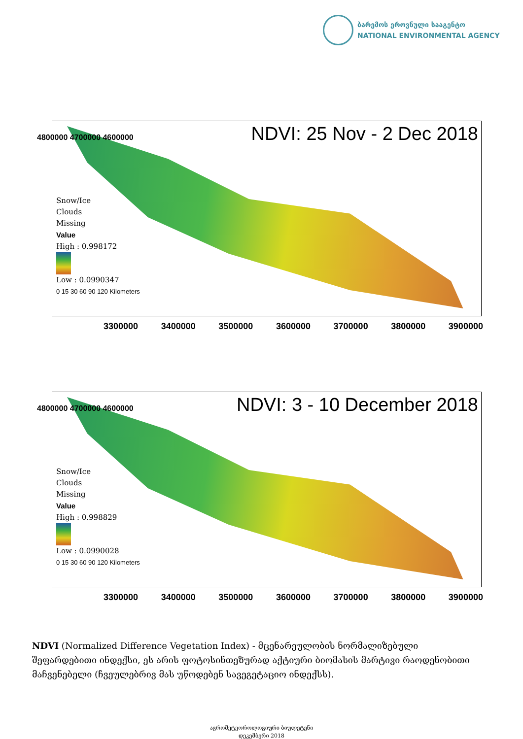ბარემოს ეროვნული სააგენტო
NATIONAL ENVIRONMENTAL AGENCY
NDVI: 25 Nov - 2 Dec 2018
Snow/Ice
Clouds
Missing
Value
High : 0.998172
Low : 0.0990347
0 15 30 60 90 120 Kilometers
3300000 3400000 3500000 3600000 3700000 3800000 3900000
4800000 4700000 4600000
NDVI: 3 - 10 December 2018
Snow/Ice
Clouds
Missing
Value
High : 0.998829
Low : 0.0990028
0 15 30 60 90 120 Kilometers
3300000 3400000 3500000 3600000 3700000 3800000 3900000
4800000 4700000 4600000
NDVI (Normalized Difference Vegetation Index) - მცენარეულობის ნორმალიზებული შეფარდებითი ინდექსი, ეს არის ფოტოსინთეზურად აქტიური ბიომასის მარტივი რაოდენობითი მაჩვენებელი (ჩვეულებრივ მას უწოდებენ სავეგეტაციო ინდექსს).
აგრომეტეოროლოგიური ბიულეტენი
დეკემბერი 2018